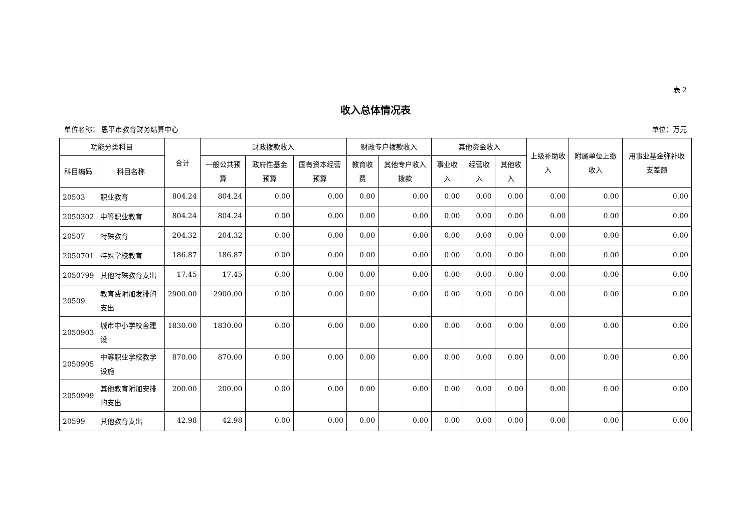表 2
收入总体情况表
单位名称： 恩平市教育财务结算中心 单位：万元
| 功能分类科目 | | 合计 | 财政拨款收入 | | | 财政专户拨款收入 | | 其他资金收入 | | | 上级补助收入 | 附属单位上缴收入 | 用事业基金弥补收支差额 |
| --- | --- | --- | --- | --- | --- | --- | --- | --- | --- | --- | --- | --- | --- |
| 科目编码 | 科目名称 | | 一般公共预算 | 政府性基金预算 | 国有资本经营预算 | 教育收费 | 其他专户收入拨款 | 事业收入 | 经营收入 | 其他收入 | | | |
| 20503 | 职业教育 | 804.24 | 804.24 | 0.00 | 0.00 | 0.00 | 0.00 | 0.00 | 0.00 | 0.00 | 0.00 | 0.00 | 0.00 |
| 2050302 | 中等职业教育 | 804.24 | 804.24 | 0.00 | 0.00 | 0.00 | 0.00 | 0.00 | 0.00 | 0.00 | 0.00 | 0.00 | 0.00 |
| 20507 | 特殊教育 | 204.32 | 204.32 | 0.00 | 0.00 | 0.00 | 0.00 | 0.00 | 0.00 | 0.00 | 0.00 | 0.00 | 0.00 |
| 2050701 | 特殊学校教育 | 186.87 | 186.87 | 0.00 | 0.00 | 0.00 | 0.00 | 0.00 | 0.00 | 0.00 | 0.00 | 0.00 | 0.00 |
| 2050799 | 其他特殊教育支出 | 17.45 | 17.45 | 0.00 | 0.00 | 0.00 | 0.00 | 0.00 | 0.00 | 0.00 | 0.00 | 0.00 | 0.00 |
| 20509 | 教育费附加发排的支出 | 2900.00 | 2900.00 | 0.00 | 0.00 | 0.00 | 0.00 | 0.00 | 0.00 | 0.00 | 0.00 | 0.00 | 0.00 |
| 2050903 | 城市中小学校舍建设 | 1830.00 | 1830.00 | 0.00 | 0.00 | 0.00 | 0.00 | 0.00 | 0.00 | 0.00 | 0.00 | 0.00 | 0.00 |
| 2050905 | 中等职业学校教学设施 | 870.00 | 870.00 | 0.00 | 0.00 | 0.00 | 0.00 | 0.00 | 0.00 | 0.00 | 0.00 | 0.00 | 0.00 |
| 2050999 | 其他教育附加安排的支出 | 200.00 | 200.00 | 0.00 | 0.00 | 0.00 | 0.00 | 0.00 | 0.00 | 0.00 | 0.00 | 0.00 | 0.00 |
| 20599 | 其他教育支出 | 42.98 | 42.98 | 0.00 | 0.00 | 0.00 | 0.00 | 0.00 | 0.00 | 0.00 | 0.00 | 0.00 | 0.00 |